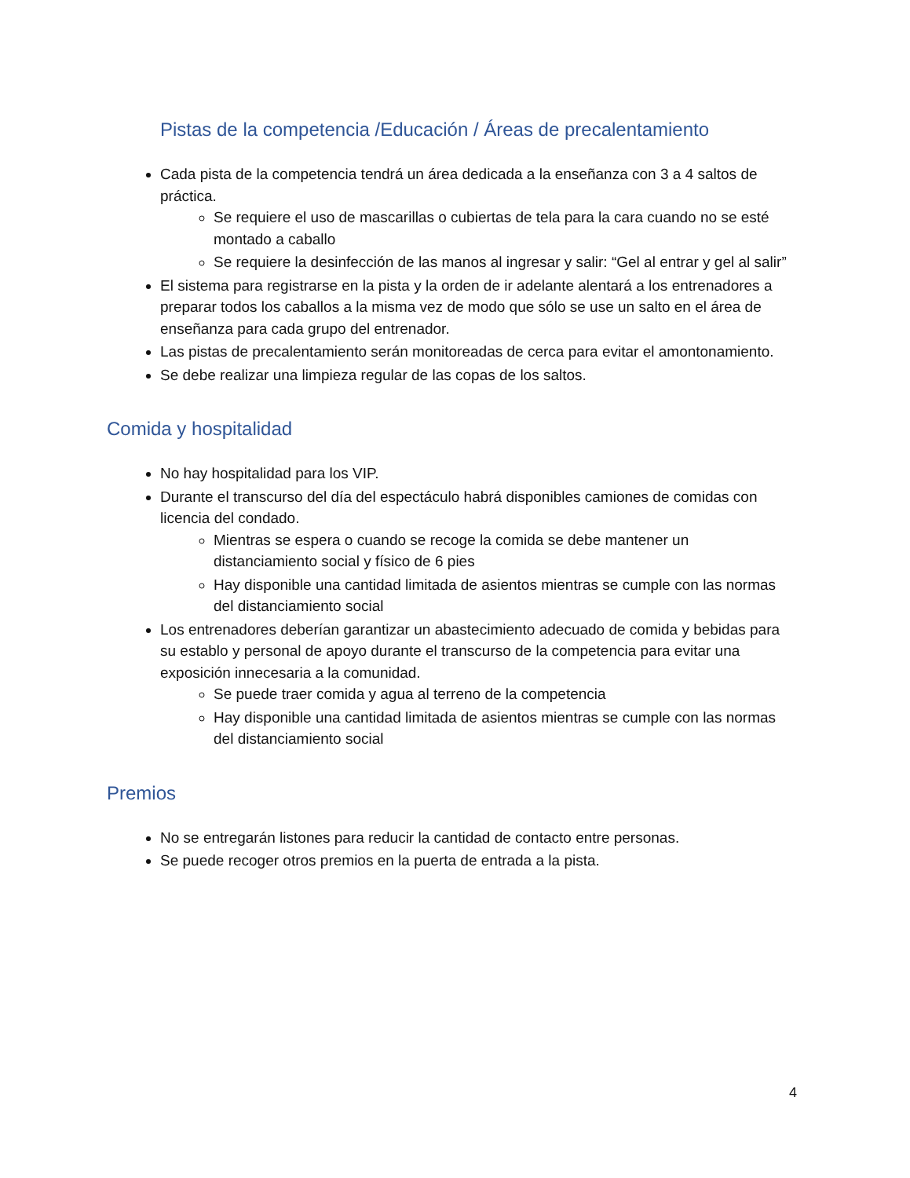Pistas de la competencia /Educación / Áreas de precalentamiento
Cada pista de la competencia tendrá un área dedicada a la enseñanza con 3 a 4 saltos de práctica.
Se requiere el uso de mascarillas o cubiertas de tela para la cara cuando no se esté montado a caballo
Se requiere la desinfección de las manos al ingresar y salir: “Gel al entrar y gel al salir”
El sistema para registrarse en la pista y la orden de ir adelante alentará a los entrenadores a preparar todos los caballos a la misma vez de modo que sólo se use un salto en el área de enseñanza para cada grupo del entrenador.
Las pistas de precalentamiento serán monitoreadas de cerca para evitar el amontonamiento.
Se debe realizar una limpieza regular de las copas de los saltos.
Comida y hospitalidad
No hay hospitalidad para los VIP.
Durante el transcurso del día del espectáculo habrá disponibles camiones de comidas con licencia del condado.
Mientras se espera o cuando se recoge la comida se debe mantener un distanciamiento social y físico de 6 pies
Hay disponible una cantidad limitada de asientos mientras se cumple con las normas del distanciamiento social
Los entrenadores deberían garantizar un abastecimiento adecuado de comida y bebidas para su establo y personal de apoyo durante el transcurso de la competencia para evitar una exposición innecesaria a la comunidad.
Se puede traer comida y agua al terreno de la competencia
Hay disponible una cantidad limitada de asientos mientras se cumple con las normas del distanciamiento social
Premios
No se entregarán listones para reducir la cantidad de contacto entre personas.
Se puede recoger otros premios en la puerta de entrada a la pista.
4